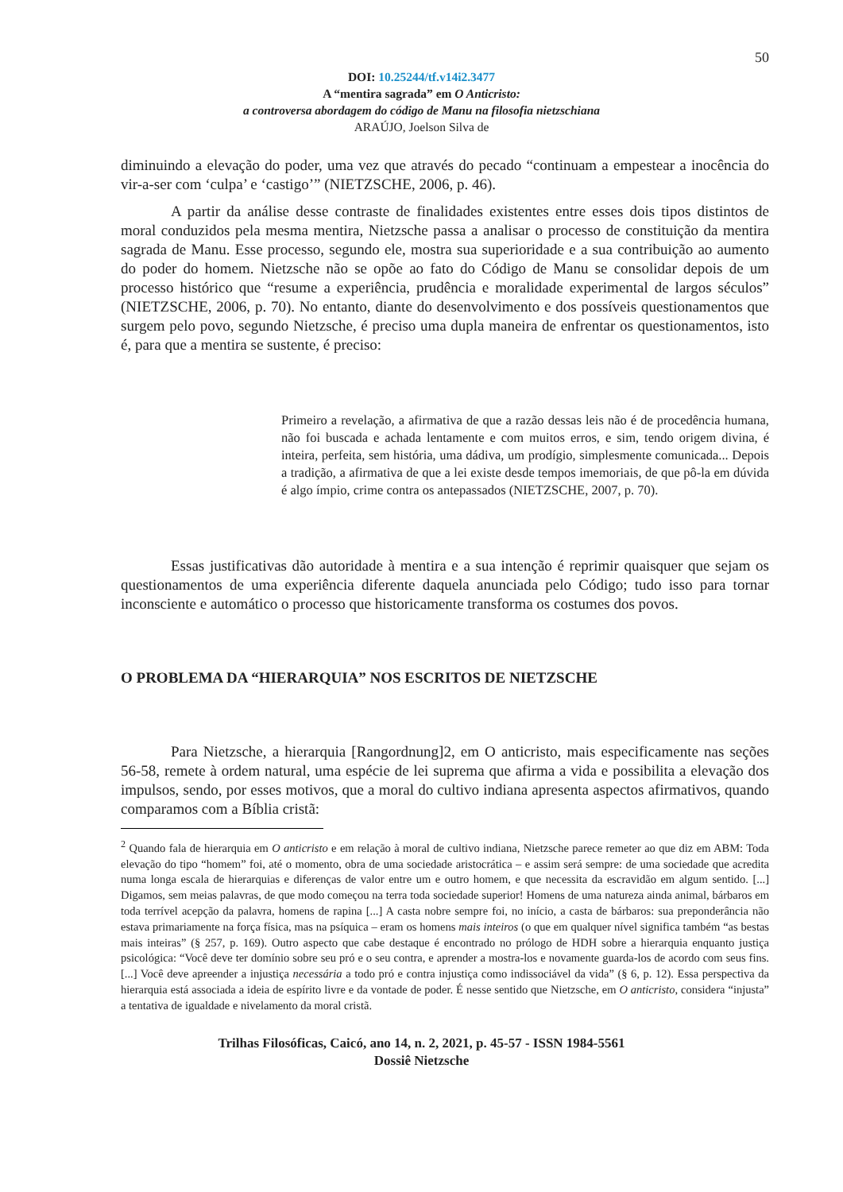50
DOI: 10.25244/tf.v14i2.3477
A “mentira sagrada” em O Anticristo:
a controversa abordagem do código de Manu na filosofia nietzschiana
ARAÚJO, Joelson Silva de
diminuindo a elevação do poder, uma vez que através do pecado “continuam a empestear a inocência do vir-a-ser com ‘culpa’ e ‘castigo’” (NIETZSCHE, 2006, p. 46).
A partir da análise desse contraste de finalidades existentes entre esses dois tipos distintos de moral conduzidos pela mesma mentira, Nietzsche passa a analisar o processo de constituição da mentira sagrada de Manu. Esse processo, segundo ele, mostra sua superioridade e a sua contribuição ao aumento do poder do homem. Nietzsche não se opõe ao fato do Código de Manu se consolidar depois de um processo histórico que “resume a experiência, prudência e moralidade experimental de largos séculos” (NIETZSCHE, 2006, p. 70). No entanto, diante do desenvolvimento e dos possíveis questionamentos que surgem pelo povo, segundo Nietzsche, é preciso uma dupla maneira de enfrentar os questionamentos, isto é, para que a mentira se sustente, é preciso:
Primeiro a revelação, a afirmativa de que a razão dessas leis não é de procedência humana, não foi buscada e achada lentamente e com muitos erros, e sim, tendo origem divina, é inteira, perfeita, sem história, uma dádiva, um prodígio, simplesmente comunicada... Depois a tradição, a afirmativa de que a lei existe desde tempos imemoriais, de que pô-la em dúvida é algo ímpio, crime contra os antepassados (NIETZSCHE, 2007, p. 70).
Essas justificativas dão autoridade à mentira e a sua intenção é reprimir quaisquer que sejam os questionamentos de uma experiência diferente daquela anunciada pelo Código; tudo isso para tornar inconsciente e automático o processo que historicamente transforma os costumes dos povos.
O PROBLEMA DA “HIERARQUIA” NOS ESCRITOS DE NIETZSCHE
Para Nietzsche, a hierarquia [Rangordnung]2, em O anticristo, mais especificamente nas seções 56-58, remete à ordem natural, uma espécie de lei suprema que afirma a vida e possibilita a elevação dos impulsos, sendo, por esses motivos, que a moral do cultivo indiana apresenta aspectos afirmativos, quando comparamos com a Bíblia cristã:
<sup>2</sup> Quando fala de hierarquia em O anticristo e em relação à moral de cultivo indiana, Nietzsche parece remeter ao que diz em ABM: Toda elevação do tipo “homem” foi, até o momento, obra de uma sociedade aristocrática – e assim será sempre: de uma sociedade que acredita numa longa escala de hierarquias e diferenças de valor entre um e outro homem, e que necessita da escravidão em algum sentido. [...] Digamos, sem meias palavras, de que modo começou na terra toda sociedade superior! Homens de uma natureza ainda animal, bárbaros em toda terrível acepção da palavra, homens de rapina [...] A casta nobre sempre foi, no início, a casta de bárbaros: sua preponderância não estava primariamente na força física, mas na psíquica – eram os homens mais inteiros (o que em qualquer nível significa também “as bestas mais inteiras” (§ 257, p. 169). Outro aspecto que cabe destaque é encontrado no prólogo de HDH sobre a hierarquia enquanto justiça psicológica: “Você deve ter domínio sobre seu pró e o seu contra, e aprender a mostra-los e novamente guarda-los de acordo com seus fins. [...] Você deve apreender a injustiça necessária a todo pró e contra injustiça como indissociável da vida” (§ 6, p. 12). Essa perspectiva da hierarquia está associada a ideia de espírito livre e da vontade de poder. É nesse sentido que Nietzsche, em O anticristo, considera “injusta” a tentativa de igualdade e nivelamento da moral cristã.
Trilhas Filosóficas, Caicó, ano 14, n. 2, 2021, p. 45-57 - ISSN 1984-5561
Dossiê Nietzsche